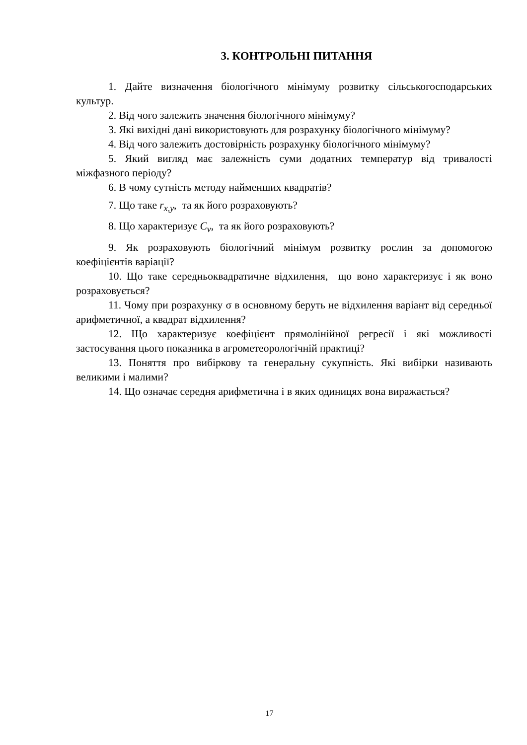3. КОНТРОЛЬНІ ПИТАННЯ
1. Дайте визначення біологічного мінімуму розвитку сільськогосподарських культур.
2. Від чого залежить значення біологічного мінімуму?
3. Які вихідні дані використовують для розрахунку біологічного мінімуму?
4. Від чого залежить достовірність розрахунку біологічного мінімуму?
5. Який вигляд має залежність суми додатних температур від тривалості міжфазного періоду?
6. В чому сутність методу найменших квадратів?
7. Що таке r<sub>x,y</sub>, та як його розраховують?
8. Що характеризує C<sub>v</sub>, та як його розраховують?
9. Як розраховують біологічний мінімум розвитку рослин за допомогою коефіцієнтів варіації?
10. Що таке середньоквадратичне відхилення, що воно характеризує і як воно розраховується?
11. Чому при розрахунку σ в основному беруть не відхилення варіант від середньої арифметичної, а квадрат відхилення?
12. Що характеризує коефіцієнт прямолінійної регресії і які можливості застосування цього показника в агрометеорологічній практиці?
13. Поняття про вибіркову та генеральну сукупність. Які вибірки називають великими і малими?
14. Що означає середня арифметична і в яких одиницях вона виражається?
17